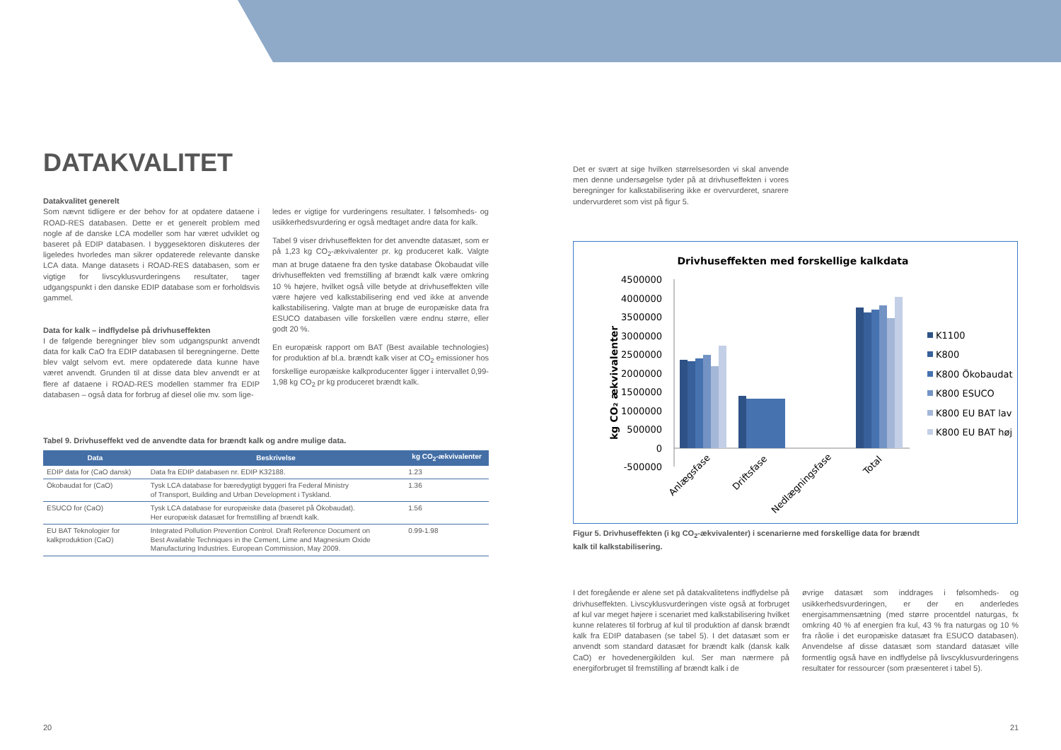DATAKVALITET
Datakvalitet generelt
Som nævnt tidligere er der behov for at opdatere dataene i ROAD-RES databasen. Dette er et generelt problem med nogle af de danske LCA modeller som har været udviklet og baseret på EDIP databasen. I byggesektoren diskuteres der ligeledes hvorledes man sikrer opdaterede relevante danske LCA data. Mange datasets i ROAD-RES databasen, som er vigtige for livscyklusvurderingens resultater, tager udgangspunkt i den danske EDIP database som er forholdsvis gammel.
Data for kalk – indflydelse på drivhuseffekten
I de følgende beregninger blev som udgangspunkt anvendt data for kalk CaO fra EDIP databasen til beregningerne. Dette blev valgt selvom evt. mere opdaterede data kunne have været anvendt. Grunden til at disse data blev anvendt er at flere af dataene i ROAD-RES modellen stammer fra EDIP databasen – også data for forbrug af diesel olie mv. som lige-
ledes er vigtige for vurderingens resultater. I følsomheds- og usikkerhedsvurdering er også medtaget andre data for kalk.
Tabel 9 viser drivhuseffekten for det anvendte datasæt, som er på 1,23 kg CO<sub>2</sub>-ækvivalenter pr. kg produceret kalk. Valgte man at bruge dataene fra den tyske database Ökobaudat ville drivhuseffekten ved fremstilling af brændt kalk være omkring 10 % højere, hvilket også ville betyde at drivhuseffekten ville være højere ved kalkstabilisering end ved ikke at anvende kalkstabilisering. Valgte man at bruge de europæiske data fra ESUCO databasen ville forskellen være endnu større, eller godt 20 %.
En europæisk rapport om BAT (Best available technologies) for produktion af bl.a. brændt kalk viser at CO<sub>2</sub> emissioner hos forskellige europæiske kalkproducenter ligger i intervallet 0,99-1,98 kg CO<sub>2</sub> pr kg produceret brændt kalk.
Tabel 9. Drivhuseffekt ved de anvendte data for brændt kalk og andre mulige data.
| Data | Beskrivelse | kg CO<sub>2</sub>-ækvivalenter |
| --- | --- | --- |
| EDIP data for (CaO dansk) | Data fra EDIP databasen nr. EDIP K32188. | 1.23 |
| Ökobaudat for (CaO) | Tysk LCA database for bæredygtigt byggeri fra Federal Ministry of Transport, Building and Urban Development i Tyskland. | 1.36 |
| ESUCO for (CaO) | Tysk LCA database for europæiske data (baseret på Ökobaudat). Her europæisk datasæt for fremstilling af brændt kalk. | 1.56 |
| EU BAT Teknologier for kalkproduktion (CaO) | Integrated Pollution Prevention Control. Draft Reference Document on Best Available Techniques in the Cement, Lime and Magnesium Oxide Manufacturing Industries. European Commission, May 2009. | 0.99-1.98 |
Det er svært at sige hvilken størrelsesorden vi skal anvende men denne undersøgelse tyder på at drivhuseffekten i vores beregninger for kalkstabilisering ikke er overvurderet, snarere undervurderet som vist på figur 5.
Drivhuseffekten med forskellige kalkdata
4500000
4000000
3500000
3000000
2500000
2000000
1500000
1000000
500000
0
-500000
kg CO₂ ækvivalenter
Anlægsfase
Driftsfase
Nedlægningsfase
Total
K1100
K800
K800 Ökobaudat
K800 ESUCO
K800 EU BAT lav
K800 EU BAT høj
Figur 5. Drivhuseffekten (i kg CO<sub>2</sub>-ækvivalenter) i scenarierne med forskellige data for brændt
kalk til kalkstabilisering.
I det foregående er alene set på datakvalitetens indflydelse på drivhuseffekten. Livscyklusvurderingen viste også at forbruget af kul var meget højere i scenariet med kalkstabilisering hvilket kunne relateres til forbrug af kul til produktion af dansk brændt kalk fra EDIP databasen (se tabel 5). I det datasæt som er anvendt som standard datasæt for brændt kalk (dansk kalk CaO) er hovedenergikilden kul. Ser man nærmere på energiforbruget til fremstilling af brændt kalk i de
øvrige datasæt som inddrages i følsomheds- og usikkerhedsvurderingen, er der en anderledes energisammensætning (med større procentdel naturgas, fx omkring 40 % af energien fra kul, 43 % fra naturgas og 10 % fra råolie i det europæiske datasæt fra ESUCO databasen). Anvendelse af disse datasæt som standard datasæt ville formentlig også have en indflydelse på livscyklusvurderingens resultater for ressourcer (som præsenteret i tabel 5).
20 21